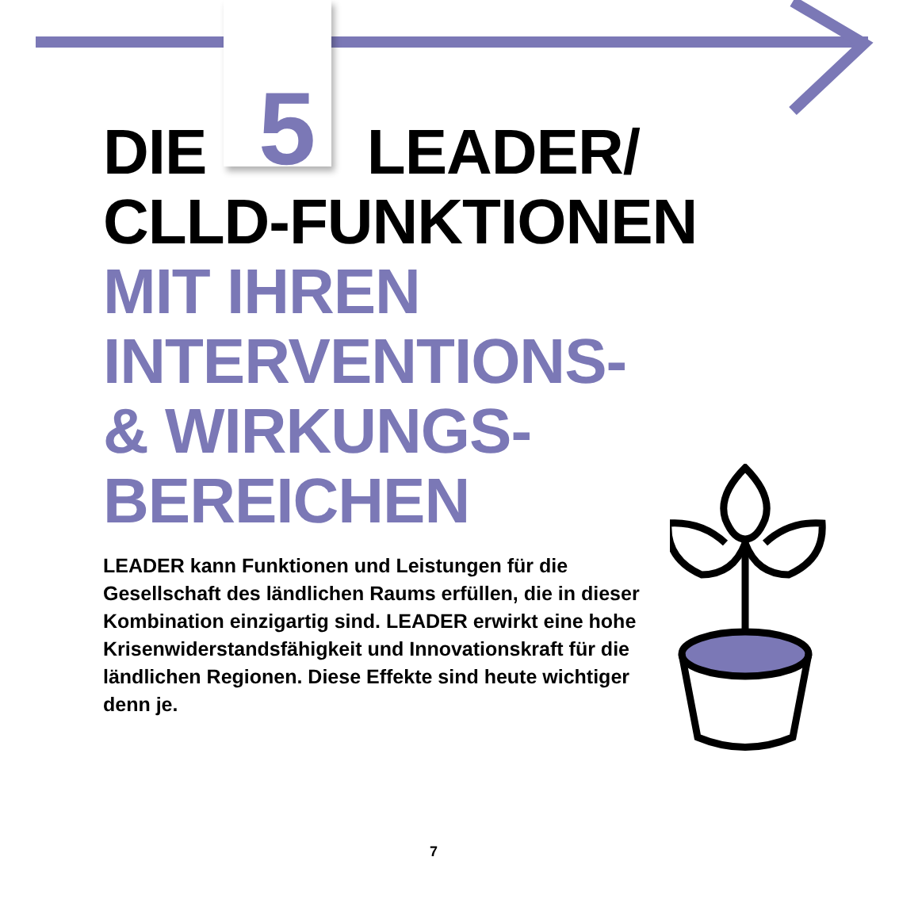DIE 5 LEADER/
CLLD-FUNKTIONEN
MIT IHREN
INTERVENTIONS-
& WIRKUNGS-
BEREICHEN
LEADER kann Funktionen und Leistungen für die Gesellschaft des ländlichen Raums erfüllen, die in dieser Kombination einzigartig sind. LEADER erwirkt eine hohe Krisenwiderstandsfähigkeit und Innovationskraft für die ländlichen Regionen. Diese Effekte sind heute wichtiger denn je.
7